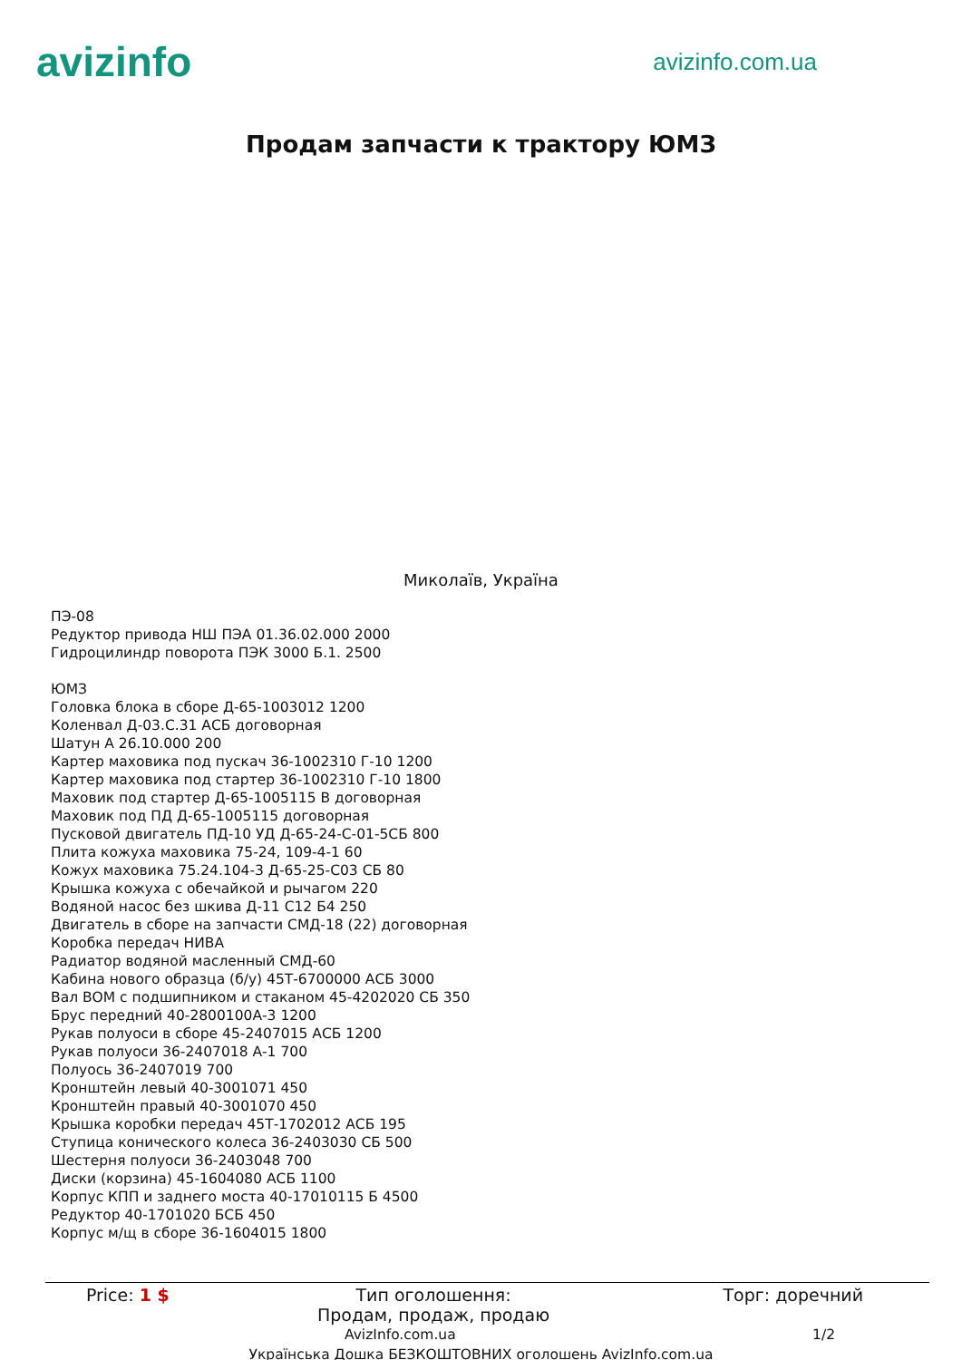avizinfo
avizinfo.com.ua
Продам запчасти к трактору ЮМЗ
Миколаїв, Україна
ПЭ-08
Редуктор привода НШ ПЭА 01.36.02.000 2000
Гидроцилиндр поворота ПЭК 3000 Б.1. 2500
ЮМЗ
Головка блока в сборе Д-65-1003012 1200
Коленвал Д-03.С.31 АСБ договорная
Шатун А 26.10.000 200
Картер маховика под пускач 36-1002310 Г-10 1200
Картер маховика под стартер 36-1002310 Г-10 1800
Маховик под стартер Д-65-1005115 В договорная
Маховик под ПД Д-65-1005115 договорная
Пусковой двигатель ПД-10 УД Д-65-24-С-01-5СБ 800
Плита кожуха маховика 75-24, 109-4-1 60
Кожух маховика 75.24.104-3 Д-65-25-С03 СБ 80
Крышка кожуха с обечайкой и рычагом 220
Водяной насос без шкива Д-11 С12 Б4 250
Двигатель в сборе на запчасти СМД-18 (22) договорная
Коробка передач НИВА
Радиатор водяной масленный СМД-60
Кабина нового образца (б/у) 45Т-6700000 АСБ 3000
Вал ВОМ с подшипником и стаканом 45-4202020 СБ 350
Брус передний 40-2800100А-3 1200
Рукав полуоси в сборе 45-2407015 АСБ 1200
Рукав полуоси 36-2407018 А-1 700
Полуось 36-2407019 700
Кронштейн левый 40-3001071 450
Кронштейн правый 40-3001070 450
Крышка коробки передач 45Т-1702012 АСБ 195
Ступица конического колеса 36-2403030 СБ 500
Шестерня полуоси 36-2403048 700
Диски (корзина) 45-1604080 АСБ 1100
Корпус КПП и заднего моста 40-17010115 Б 4500
Редуктор 40-1701020 БСБ 450
Корпус м/щ в сборе 36-1604015 1800
| Price: 1 $ | Тип оголошення: Продам, продаж, продаю | Торг: доречний |
AvizInfo.com.ua 1/2
Українська Дошка БЕЗКОШТОВНИХ оголошень AvizInfo.com.ua